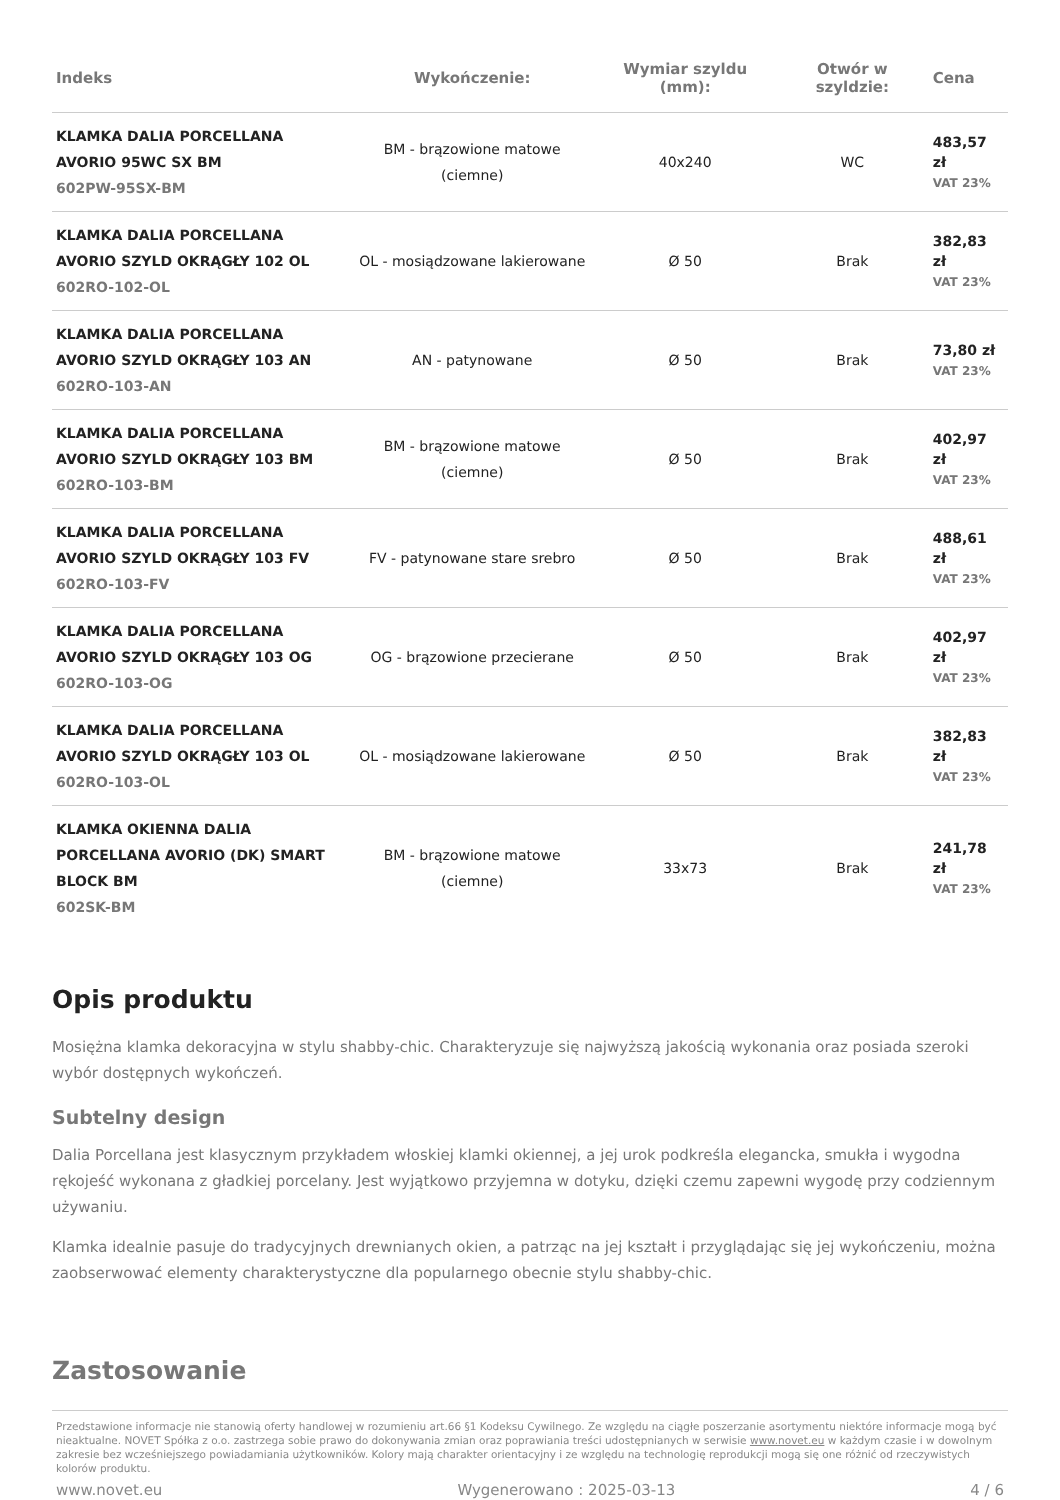| Indeks | Wykończenie: | Wymiar szyldu (mm): | Otwór w szyldzie: | Cena |
| --- | --- | --- | --- | --- |
| KLAMKA DALIA PORCELLANA AVORIO 95WC SX BM 602PW-95SX-BM | BM - brązowione matowe (ciemne) | 40x240 | WC | 483,57 zł VAT 23% |
| KLAMKA DALIA PORCELLANA AVORIO SZYLD OKRĄGŁY 102 OL 602RO-102-OL | OL - mosiądzowane lakierowane | Ø 50 | Brak | 382,83 zł VAT 23% |
| KLAMKA DALIA PORCELLANA AVORIO SZYLD OKRĄGŁY 103 AN 602RO-103-AN | AN - patynowane | Ø 50 | Brak | 73,80 zł VAT 23% |
| KLAMKA DALIA PORCELLANA AVORIO SZYLD OKRĄGŁY 103 BM 602RO-103-BM | BM - brązowione matowe (ciemne) | Ø 50 | Brak | 402,97 zł VAT 23% |
| KLAMKA DALIA PORCELLANA AVORIO SZYLD OKRĄGŁY 103 FV 602RO-103-FV | FV - patynowane stare srebro | Ø 50 | Brak | 488,61 zł VAT 23% |
| KLAMKA DALIA PORCELLANA AVORIO SZYLD OKRĄGŁY 103 OG 602RO-103-OG | OG - brązowione przecierane | Ø 50 | Brak | 402,97 zł VAT 23% |
| KLAMKA DALIA PORCELLANA AVORIO SZYLD OKRĄGŁY 103 OL 602RO-103-OL | OL - mosiądzowane lakierowane | Ø 50 | Brak | 382,83 zł VAT 23% |
| KLAMKA OKIENNA DALIA PORCELLANA AVORIO (DK) SMART BLOCK BM 602SK-BM | BM - brązowione matowe (ciemne) | 33x73 | Brak | 241,78 zł VAT 23% |
Opis produktu
Mosiężna klamka dekoracyjna w stylu shabby-chic. Charakteryzuje się najwyższą jakością wykonania oraz posiada szeroki wybór dostępnych wykończeń.
Subtelny design
Dalia Porcellana jest klasycznym przykładem włoskiej klamki okiennej, a jej urok podkreśla elegancka, smukła i wygodna rękojeść wykonana z gładkiej porcelany. Jest wyjątkowo przyjemna w dotyku, dzięki czemu zapewni wygodę przy codziennym używaniu.
Klamka idealnie pasuje do tradycyjnych drewnianych okien, a patrząc na jej kształt i przyglądając się jej wykończeniu, można zaobserwować elementy charakterystyczne dla popularnego obecnie stylu shabby-chic.
Zastosowanie
Przedstawione informacje nie stanowią oferty handlowej w rozumieniu art.66 §1 Kodeksu Cywilnego. Ze względu na ciągłe poszerzanie asortymentu niektóre informacje mogą być nieaktualne. NOVET Spółka z o.o. zastrzega sobie prawo do dokonywania zmian oraz poprawiania treści udostępnianych w serwisie www.novet.eu w każdym czasie i w dowolnym zakresie bez wcześniejszego powiadamiania użytkowników. Kolory mają charakter orientacyjny i ze względu na technologię reprodukcji mogą się one różnić od rzeczywistych kolorów produktu.
www.novet.eu Wygenerowano : 2025-03-13 4 / 6